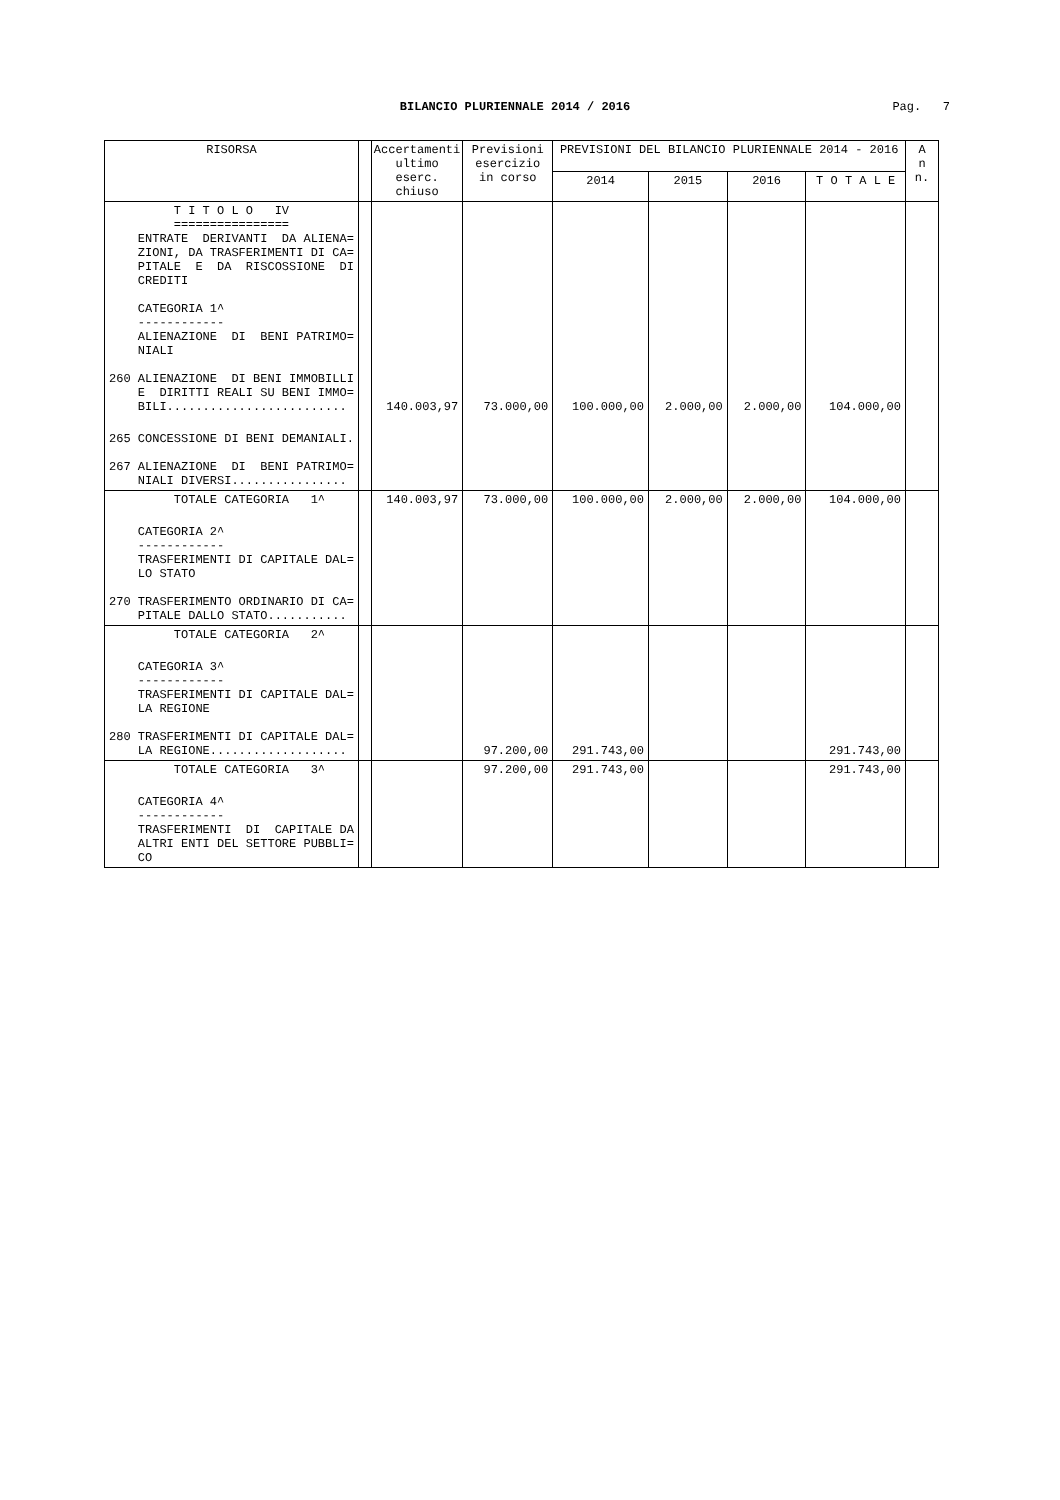BILANCIO PLURIENNALE 2014 / 2016
Pag. 7
| RISORSA | | Accertamenti ultimo eserc. chiuso | Previsioni esercizio in corso | PREVISIONI DEL BILANCIO PLURIENNALE 2014 - 2016 | | | | A n n. |
| --- | --- | --- | --- | --- | --- | --- | --- | --- |
| | | | | 2014 | 2015 | 2016 | T O T A L E | |
| T I T O L O IV ================ ENTRATE DERIVANTI DA ALIENA= ZIONI, DA TRASFERIMENTI DI CA= PITALE E DA RISCOSSIONE DI CREDITI CATEGORIA 1^ ------------ ALIENAZIONE DI BENI PATRIMO= NIALI 260 ALIENAZIONE DI BENI IMMOBILLI E DIRITTI REALI SU BENI IMMO= BILI......................... | | 140.003,97 | 73.000,00 | 100.000,00 | 2.000,00 | 2.000,00 | 104.000,00 | |
| 265 CONCESSIONE DI BENI DEMANIALI. 267 ALIENAZIONE DI BENI PATRIMO= NIALI DIVERSI................ | | | | | | | | |
| TOTALE CATEGORIA 1^ | | 140.003,97 | 73.000,00 | 100.000,00 | 2.000,00 | 2.000,00 | 104.000,00 | |
| CATEGORIA 2^ ------------ TRASFERIMENTI DI CAPITALE DAL= LO STATO 270 TRASFERIMENTO ORDINARIO DI CA= PITALE DALLO STATO........... | | | | | | | | |
| TOTALE CATEGORIA 2^ | | | | | | | | |
| CATEGORIA 3^ ------------ TRASFERIMENTI DI CAPITALE DAL= LA REGIONE 280 TRASFERIMENTI DI CAPITALE DAL= LA REGIONE................... | | | 97.200,00 | 291.743,00 | | | 291.743,00 | |
| TOTALE CATEGORIA 3^ | | | 97.200,00 | 291.743,00 | | | 291.743,00 | |
| CATEGORIA 4^ ------------ TRASFERIMENTI DI CAPITALE DA ALTRI ENTI DEL SETTORE PUBBLI= CO | | | | | | | | |